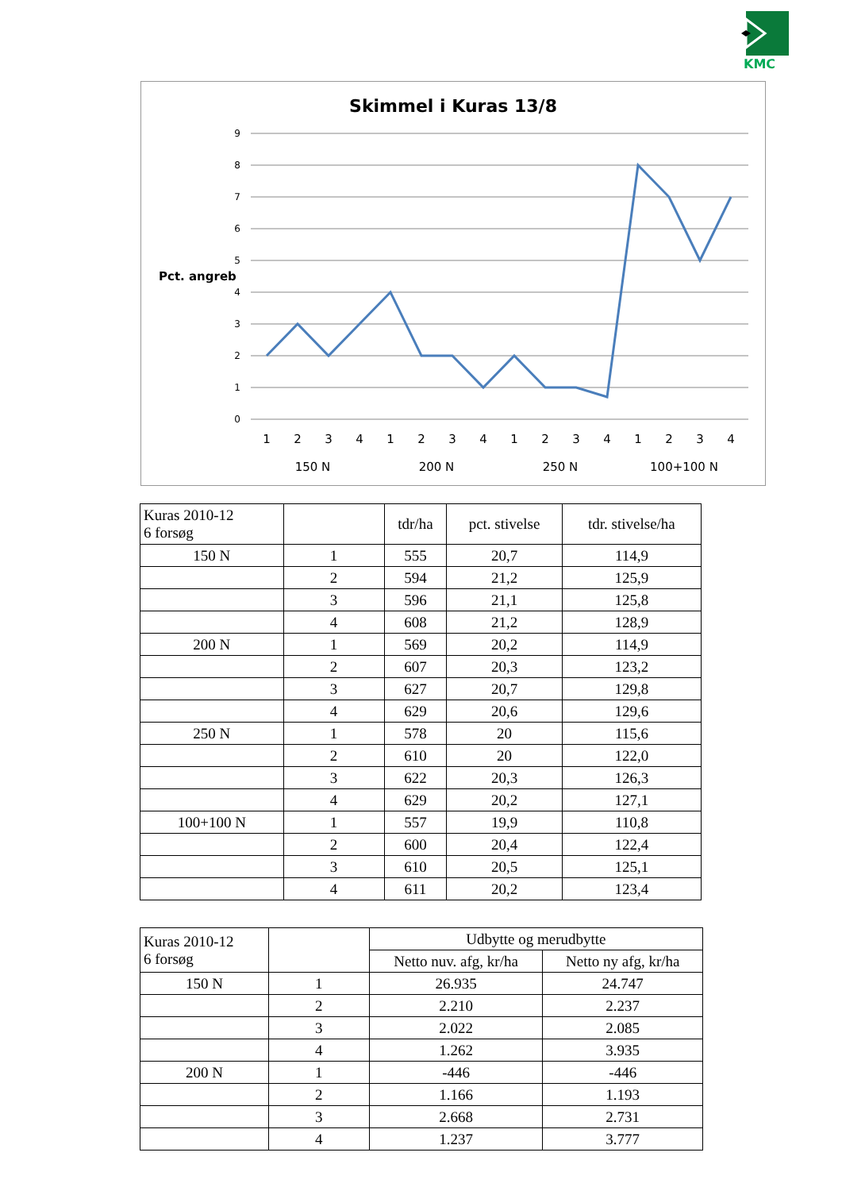KMC
Skimmel i Kuras 13/8
Pct. angreb
9
8
7
6
5
4
3
2
1
0
1
2
3
4
1
2
3
4
1
2
3
4
1
2
3
4
150 N
200 N
250 N
100+100 N
| Kuras 2010-12 6 forsøg | | tdr/ha | pct. stivelse | tdr. stivelse/ha |
| 150 N | 1 | 555 | 20,7 | 114,9 |
| | 2 | 594 | 21,2 | 125,9 |
| | 3 | 596 | 21,1 | 125,8 |
| | 4 | 608 | 21,2 | 128,9 |
| 200 N | 1 | 569 | 20,2 | 114,9 |
| | 2 | 607 | 20,3 | 123,2 |
| | 3 | 627 | 20,7 | 129,8 |
| | 4 | 629 | 20,6 | 129,6 |
| 250 N | 1 | 578 | 20 | 115,6 |
| | 2 | 610 | 20 | 122,0 |
| | 3 | 622 | 20,3 | 126,3 |
| | 4 | 629 | 20,2 | 127,1 |
| 100+100 N | 1 | 557 | 19,9 | 110,8 |
| | 2 | 600 | 20,4 | 122,4 |
| | 3 | 610 | 20,5 | 125,1 |
| | 4 | 611 | 20,2 | 123,4 |
| Kuras 2010-12 6 forsøg | | Udbytte og merudbytte | |
| | | Netto nuv. afg, kr/ha | Netto ny afg, kr/ha |
| 150 N | 1 | 26.935 | 24.747 |
| | 2 | 2.210 | 2.237 |
| | 3 | 2.022 | 2.085 |
| | 4 | 1.262 | 3.935 |
| 200 N | 1 | -446 | -446 |
| | 2 | 1.166 | 1.193 |
| | 3 | 2.668 | 2.731 |
| | 4 | 1.237 | 3.777 |